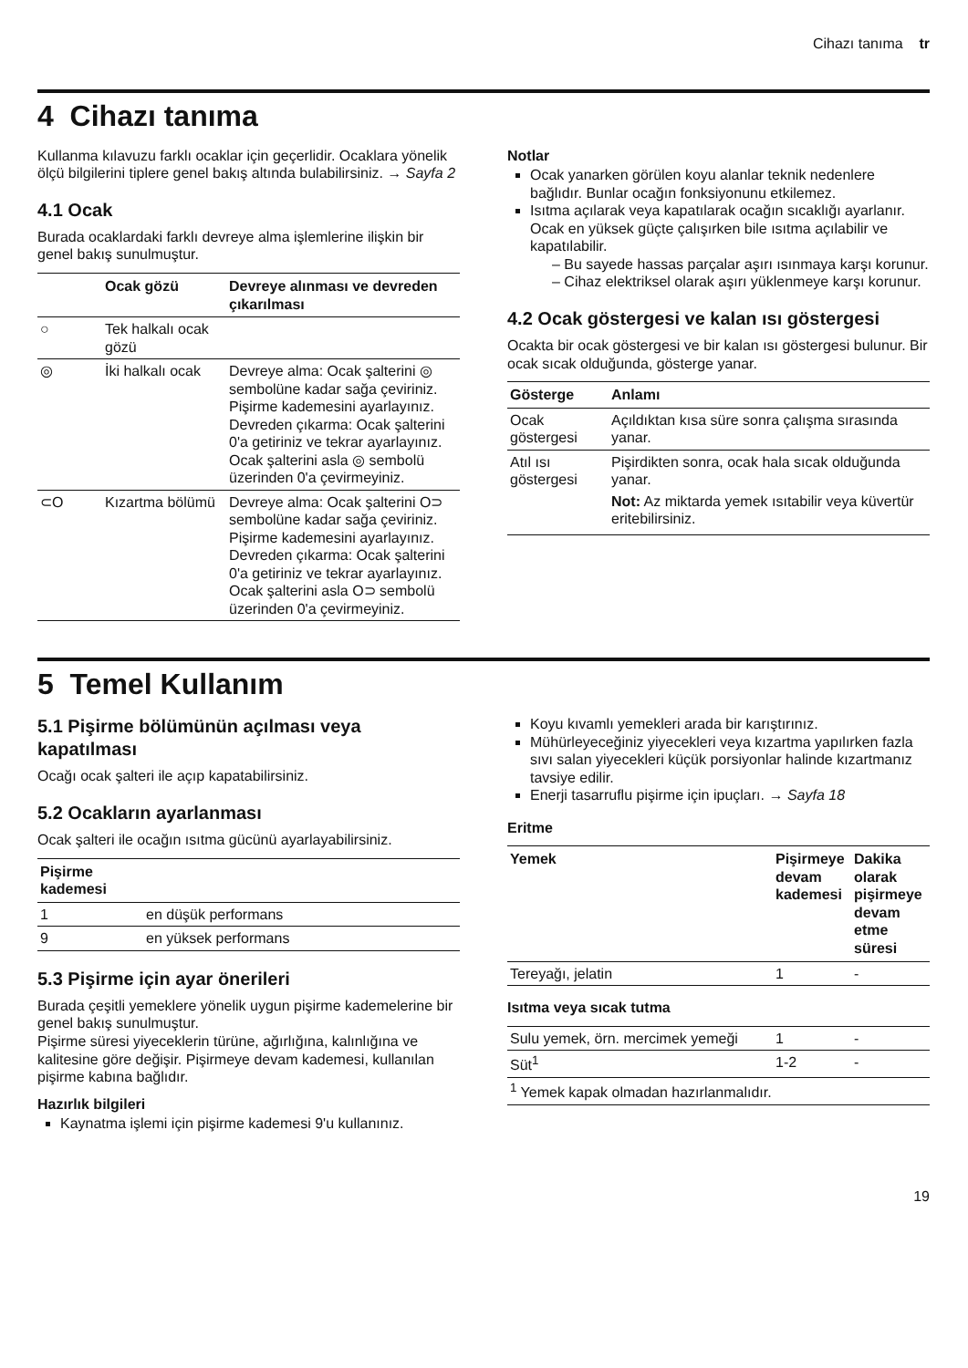Cihazı tanıma tr
4 Cihazı tanıma
Kullanma kılavuzu farklı ocaklar için geçerlidir. Ocaklara yönelik ölçü bilgilerini tiplere genel bakış altında bulabilirsiniz. → Sayfa 2
4.1 Ocak
Burada ocaklardaki farklı devreye alma işlemlerine ilişkin bir genel bakış sunulmuştur.
| | Ocak gözü | Devreye alınması ve devreden çıkarılması |
| --- | --- | --- |
| ○ | Tek halkalı ocak gözü | |
| ◎ | İki halkalı ocak | Devreye alma: Ocak şalterini ◎ sembolüne kadar sağa çeviriniz. Pişirme kademesini ayarlayınız. Devreden çıkarma: Ocak şalterini 0'a getiriniz ve tekrar ayarlayınız. Ocak şalterini asla ◎ sembolü üzerinden 0'a çevirmeyiniz. |
| ⊂O | Kızartma bölümü | Devreye alma: Ocak şalterini O⊃ sembolüne kadar sağa çeviriniz. Pişirme kademesini ayarlayınız. Devreden çıkarma: Ocak şalterini 0'a getiriniz ve tekrar ayarlayınız. Ocak şalterini asla O⊃ sembolü üzerinden 0'a çevirmeyiniz. |
Notlar
Ocak yanarken görülen koyu alanlar teknik nedenlere bağlıdır. Bunlar ocağın fonksiyonunu etkilemez.
Isıtma açılarak veya kapatılarak ocağın sıcaklığı ayarlanır. Ocak en yüksek güçte çalışırken bile ısıtma açılabilir ve kapatılabilir.
– Bu sayede hassas parçalar aşırı ısınmaya karşı korunur.
– Cihaz elektriksel olarak aşırı yüklenmeye karşı korunur.
4.2 Ocak göstergesi ve kalan ısı göstergesi
Ocakta bir ocak göstergesi ve bir kalan ısı göstergesi bulunur. Bir ocak sıcak olduğunda, gösterge yanar.
| Gösterge | Anlamı |
| --- | --- |
| Ocak göstergesi | Açıldıktan kısa süre sonra çalışma sırasında yanar. |
| Atıl ısı göstergesi | Pişirdikten sonra, ocak hala sıcak olduğunda yanar. Not: Az miktarda yemek ısıtabilir veya küvertür eritebilirsiniz. |
5 Temel Kullanım
5.1 Pişirme bölümünün açılması veya kapatılması
Ocağı ocak şalteri ile açıp kapatabilirsiniz.
5.2 Ocakların ayarlanması
Ocak şalteri ile ocağın ısıtma gücünü ayarlayabilirsiniz.
| Pişirme kademesi | |
| --- | --- |
| 1 | en düşük performans |
| 9 | en yüksek performans |
5.3 Pişirme için ayar önerileri
Burada çeşitli yemeklere yönelik uygun pişirme kademelerine bir genel bakış sunulmuştur.
Pişirme süresi yiyeceklerin türüne, ağırlığına, kalınlığına ve kalitesine göre değişir. Pişirmeye devam kademesi, kullanılan pişirme kabına bağlıdır.
Hazırlık bilgileri
Kaynatma işlemi için pişirme kademesi 9'u kullanınız.
Koyu kıvamlı yemekleri arada bir karıştırınız.
Mühürleyeceğiniz yiyecekleri veya kızartma yapılırken fazla sıvı salan yiyecekleri küçük porsiyonlar halinde kızartmanız tavsiye edilir.
Enerji tasarruflu pişirme için ipuçları. → Sayfa 18
Eritme
| Yemek | Pişirmeye devam kademesi | Dakika olarak pişirmeye devam etme süresi |
| --- | --- | --- |
| Tereyağı, jelatin | 1 | - |
| Isıtma veya sıcak tutma | | |
| Sulu yemek, örn. mercimek yemeği | 1 | - |
| Süt<sup>1</sup> | 1-2 | - |
| <sup>1</sup> Yemek kapak olmadan hazırlanmalıdır. | | |
19